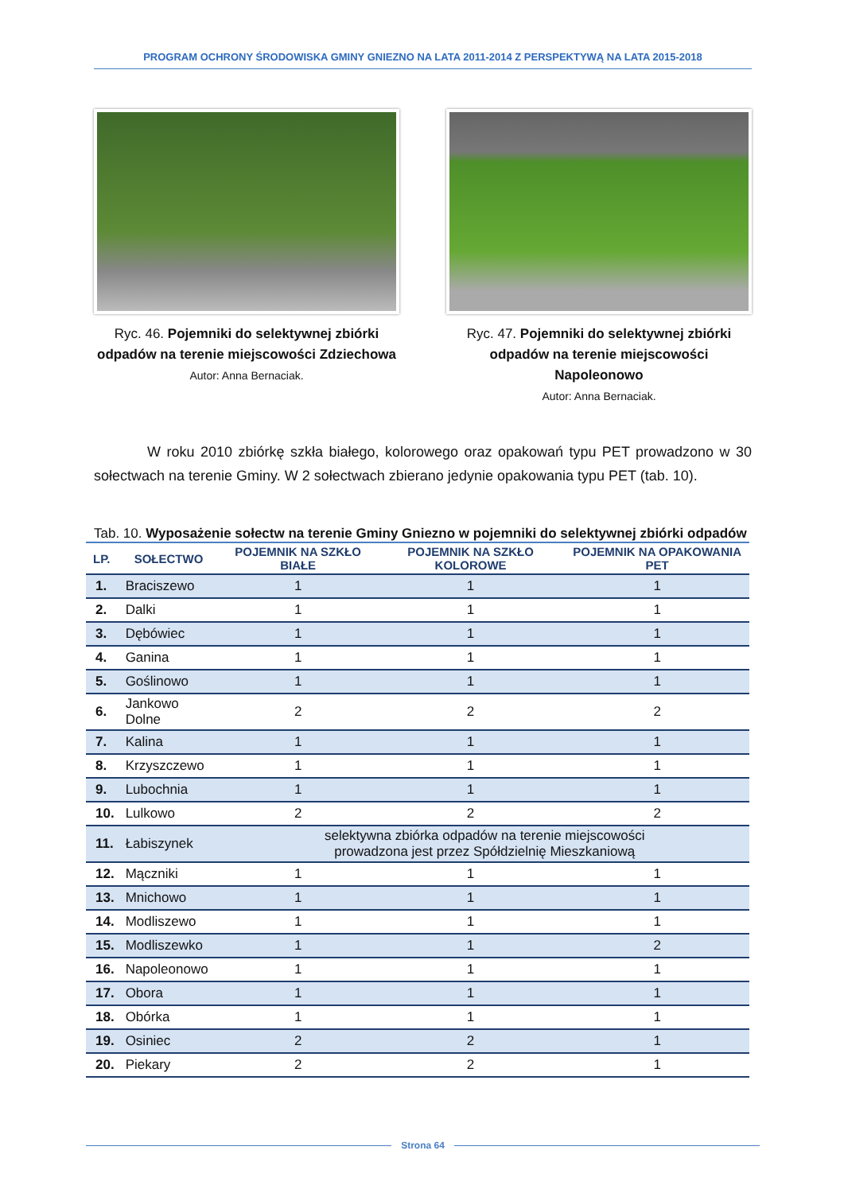PROGRAM OCHRONY ŚRODOWISKA GMINY GNIEZNO NA LATA 2011-2014 Z PERSPEKTYWĄ NA LATA 2015-2018
Ryc. 46. Pojemniki do selektywnej zbiórki odpadów na terenie miejscowości Zdziechowa
Autor: Anna Bernaciak.
Ryc. 47. Pojemniki do selektywnej zbiórki odpadów na terenie miejscowości Napoleonowo
Autor: Anna Bernaciak.
W roku 2010 zbiórkę szkła białego, kolorowego oraz opakowań typu PET prowadzono w 30 sołectwach na terenie Gminy. W 2 sołectwach zbierano jedynie opakowania typu PET (tab. 10).
Tab. 10. Wyposażenie sołectw na terenie Gminy Gniezno w pojemniki do selektywnej zbiórki odpadów
| LP. | SOŁECTWO | POJEMNIK NA SZKŁO BIAŁE | POJEMNIK NA SZKŁO KOLOROWE | POJEMNIK NA OPAKOWANIA PET |
| --- | --- | --- | --- | --- |
| 1. | Braciszewo | 1 | 1 | 1 |
| 2. | Dalki | 1 | 1 | 1 |
| 3. | Dębówiec | 1 | 1 | 1 |
| 4. | Ganina | 1 | 1 | 1 |
| 5. | Goślinowo | 1 | 1 | 1 |
| 6. | Jankowo Dolne | 2 | 2 | 2 |
| 7. | Kalina | 1 | 1 | 1 |
| 8. | Krzyszczewo | 1 | 1 | 1 |
| 9. | Lubochnia | 1 | 1 | 1 |
| 10. | Lulkowo | 2 | 2 | 2 |
| 11. | Łabiszynek | selektywna zbiórka odpadów na terenie miejscowości prowadzona jest przez Spółdzielnię Mieszkaniową | | |
| 12. | Mączniki | 1 | 1 | 1 |
| 13. | Mnichowo | 1 | 1 | 1 |
| 14. | Modliszewo | 1 | 1 | 1 |
| 15. | Modliszewko | 1 | 1 | 2 |
| 16. | Napoleonowo | 1 | 1 | 1 |
| 17. | Obora | 1 | 1 | 1 |
| 18. | Obórka | 1 | 1 | 1 |
| 19. | Osiniec | 2 | 2 | 1 |
| 20. | Piekary | 2 | 2 | 1 |
Strona 64